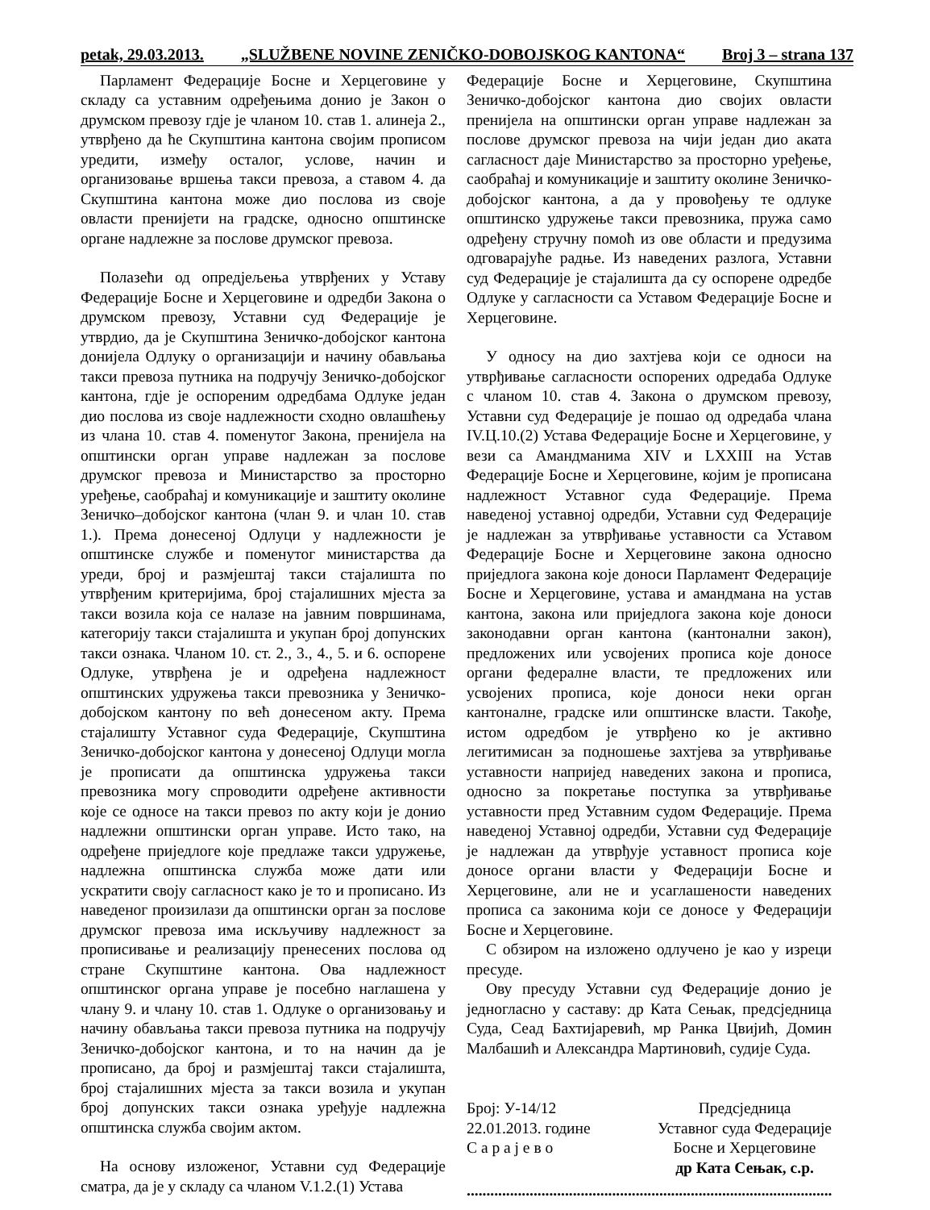petak, 29.03.2013. „SLUŽBENE NOVINE ZENIČKO-DOBOJSKOG KANTONA“Broj 3 – strana 137
Парламент Федерације Босне и Херцеговине у складу са уставним одређењима донио је Закон о друмском превозу гдје је чланом 10. став 1. алинеја 2., утврђено да ће Скупштина кантона својим прописом уредити, између осталог, услове, начин и организовање вршења такси превоза, а ставом 4. да Скупштина кантона може дио послова из своје овласти пренијети на градске, односно општинске органе надлежне за послове друмског превоза.
Полазећи од опредјељења утврђених у Уставу Федерације Босне и Херцеговине и одредби Закона о друмском превозу, Уставни суд Федерације је утврдио, да је Скупштина Зеничко-добојског кантона донијела Одлуку о организацији и начину обављања такси превоза путника на подручју Зеничко-добојског кантона, гдје је оспореним одредбама Одлуке један дио послова из своје надлежности сходно овлашћењу из члана 10. став 4. поменутог Закона, пренијела на општински орган управе надлежан за послове друмског превоза и Министарство за просторно уређење, саобраћај и комуникације и заштиту околине Зеничко–добојског кантона (члан 9. и члан 10. став 1.). Према донесеној Одлуци у надлежности је општинске службе и поменутог министарства да уреди, број и размјештај такси стајалишта по утврђеним критеријима, број стајалишних мјеста за такси возила која се налазе на јавним површинама, категорију такси стајалишта и укупан број допунских такси ознака. Чланом 10. ст. 2., 3., 4., 5. и 6. оспорене Одлуке, утврђена је и одређена надлежност општинских удружења такси превозника у Зеничко-добојском кантону по већ донесеном акту. Према стајалишту Уставног суда Федерације, Скупштина Зеничко-добојског кантона у донесеној Одлуци могла је прописати да општинска удружења такси превозника могу спроводити одређене активности које се односе на такси превоз по акту који је донио надлежни општински орган управе. Исто тако, на одређене приједлоге које предлаже такси удружење, надлежна општинска служба може дати или ускратити своју сагласност како је то и прописано. Из наведеног произилази да општински орган за послове друмског превоза има искључиву надлежност за прописивање и реализацију пренесених послова од стране Скупштине кантона. Ова надлежност општинског органа управе је посебно наглашена у члану 9. и члану 10. став 1. Одлуке о организовању и начину обављања такси превоза путника на подручју Зеничко-добојског кантона, и то на начин да је прописано, да број и размјештај такси стајалишта, број стајалишних мјеста за такси возила и укупан број допунских такси ознака уређује надлежна општинска служба својим актом.
На основу изложеног, Уставни суд Федерације сматра, да је у складу са чланом V.1.2.(1) Устава
Федерације Босне и Херцеговине, Скупштина Зеничко-добојског кантона дио својих овласти пренијела на општински орган управе надлежан за послове друмског превоза на чији један дио аката сагласност даје Министарство за просторно уређење, саобраћај и комуникације и заштиту околине Зеничко-добојског кантона, а да у провођењу те одлуке општинско удружење такси превозника, пружа само одређену стручну помоћ из ове области и предузима одговарајуће радње. Из наведених разлога, Уставни суд Федерације је стајалишта да су оспорене одредбе Одлуке у сагласности са Уставом Федерације Босне и Херцеговине.
У односу на дио захтјева који се односи на утврђивање сагласности оспорених одредаба Одлуке с чланом 10. став 4. Закона о друмском превозу, Уставни суд Федерације је пошао од одредаба члана IV.Ц.10.(2) Устава Федерације Босне и Херцеговине, у вези са Амандманима XIV и LXXIII на Устав Федерације Босне и Херцеговине, којим је прописана надлежност Уставног суда Федерације. Према наведеној уставној одредби, Уставни суд Федерације је надлежан за утврђивање уставности са Уставом Федерације Босне и Херцеговине закона односно приједлога закона које доноси Парламент Федерације Босне и Херцеговине, устава и амандмана на устав кантона, закона или приједлога закона које доноси законодавни орган кантона (кантонални закон), предложених или усвојених прописа које доносе органи федералне власти, те предложених или усвојених прописа, које доноси неки орган кантоналне, градске или општинске власти. Такође, истом одредбом је утврђено ко је активно легитимисан за подношење захтјева за утврђивање уставности напријед наведених закона и прописа, односно за покретање поступка за утврђивање уставности пред Уставним судом Федерације. Према наведеној Уставној одредби, Уставни суд Федерације је надлежан да утврђује уставност прописа које доносе органи власти у Федерацији Босне и Херцеговине, али не и усаглашености наведених прописа са законима који се доносе у Федерацији Босне и Херцеговине.
С обзиром на изложено одлучено је као у изреци пресуде.
Ову пресуду Уставни суд Федерације донио је једногласно у саставу: др Ката Сењак, предсједница Суда, Сеад Бахтијаревић, мр Ранка Цвијић, Домин Малбашић и Александра Мартиновић, судије Суда.
Број: У-14/12
22.01.2013. године
С а р а ј е в о
Предсједница
Уставног суда Федерације
Босне и Херцеговине
др Ката Сењак, с.р.
..............................................................................................